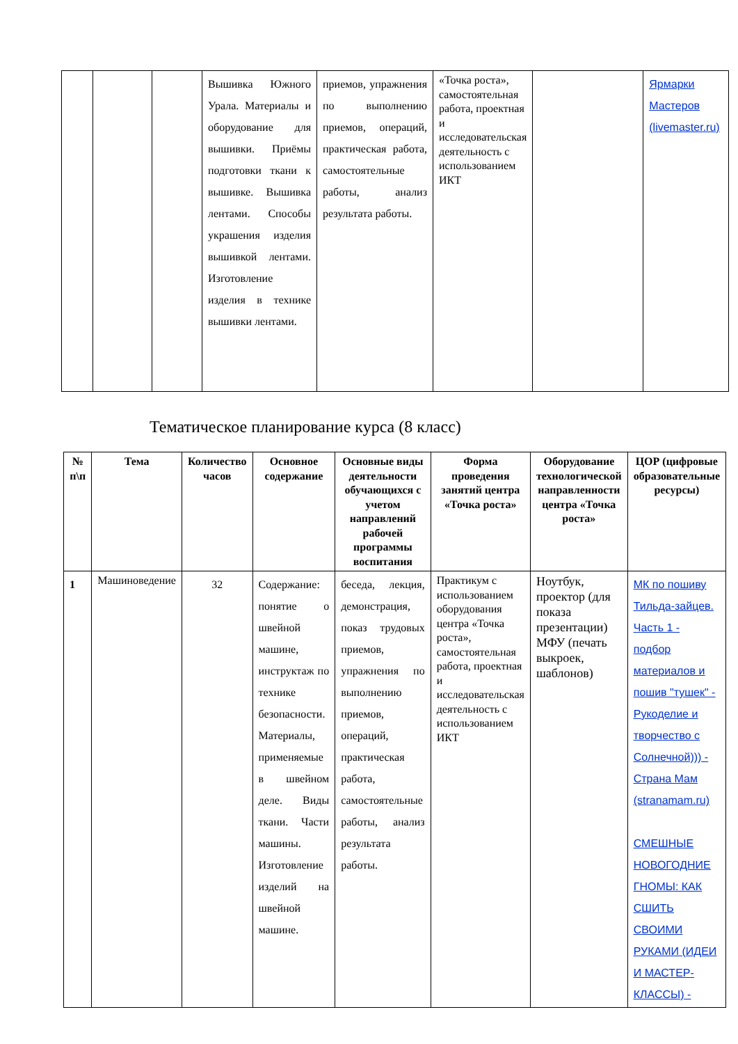| | | | Вышивка Южного Урала. Материалы и оборудование для вышивки. Приёмы подготовки ткани к вышивке. Вышивка лентами. Способы украшения изделия вышивкой лентами. Изготовление изделия в технике вышивки лентами. | приемов, упражнения по выполнению приемов, операций, практическая работа, самостоятельные работы, анализ результата работы. | «Точка роста», самостоятельная работа, проектная и исследовательская деятельность с использованием ИКТ | | Ярмарки Мастеров (livemaster.ru) |
Тематическое планирование курса (8 класс)
| № п\п | Тема | Количество часов | Основное содержание | Основные виды деятельности обучающихся с учетом направлений рабочей программы воспитания | Форма проведения занятий центра «Точка роста» | Оборудование технологической направленности центра «Точка роста» | ЦОР (цифровые образовательные ресурсы) |
| --- | --- | --- | --- | --- | --- | --- | --- |
| 1 | Машиноведение | 32 | Содержание: понятие о швейной машине, инструктаж по технике безопасности. Материалы, применяемые в швейном деле. Виды ткани. Части машины. Изготовление изделий на швейной машине. | беседа, лекция, демонстрация, показ трудовых приемов, упражнения по выполнению приемов, операций, практическая работа, самостоятельные работы, анализ результата работы. | Практикум с использованием оборудования центра «Точка роста», самостоятельная работа, проектная и исследовательская деятельность с использованием ИКТ | Ноутбук, проектор (для показа презентации) МФУ (печать выкроек, шаблонов) | МК по пошиву Тильда-зайцев. Часть 1 - подбор материалов и пошив "тушек" - Рукоделие и творчество с Солнечной))) - Страна Мам (stranamam.ru) СМЕШНЫЕ НОВОГОДНИЕ ГНОМЫ: КАК СШИТЬ СВОИМИ РУКАМИ (ИДЕИ И МАСТЕР-КЛАССЫ) - |